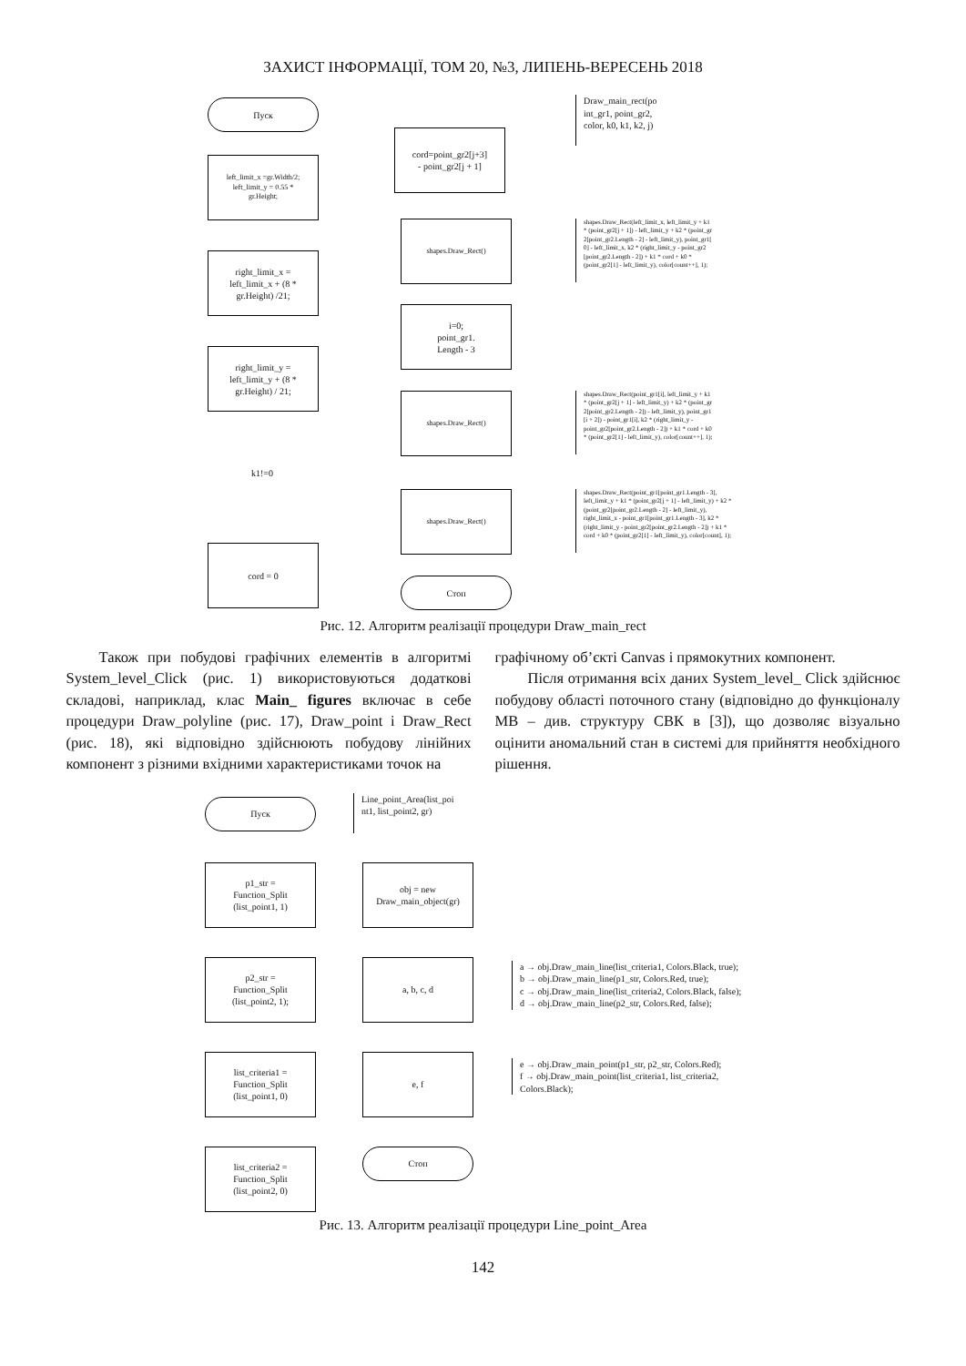ЗАХИСТ ІНФОРМАЦІЇ, ТОМ 20, №3, ЛИПЕНЬ-ВЕРЕСЕНЬ 2018
Пуск
Draw_main_rect(po
int_gr1, point_gr2,
color, k0, k1, k2, j)
left_limit_x =gr.Width/2;
left_limit_y = 0.55 *
gr.Height;
cord=point_gr2[j+3]
- point_gr2[j + 1]
shapes.Draw_Rect()
shapes.Draw_Rect(left_limit_x, left_limit_y + k1
* (point_gr2[j + 1]) - left_limit_y + k2 * (point_gr
2[point_gr2.Length - 2] - left_limit_y), point_gr1[
0] - left_limit_x, k2 * (right_limit_y - point_gr2
[point_gr2.Length - 2]) + k1 * cord + k0 *
(point_gr2[1] - left_limit_y), color[count++], 1);
right_limit_x =
left_limit_x + (8 *
gr.Height) /21;
i=0;
point_gr1.
Length - 3
right_limit_y =
left_limit_y + (8 *
gr.Height) / 21;
shapes.Draw_Rect()
shapes.Draw_Rect(point_gr1[i], left_limit_y + k1
* (point_gr2[j + 1] - left_limit_y) + k2 * (point_gr
2[point_gr2.Length - 2]) - left_limit_y), point_gr1
[i + 2]) - point_gr1[i], k2 * (right_limit_y -
point_gr2[point_gr2.Length - 2]) + k1 * cord + k0
* (point_gr2[1] - left_limit_y), color[count++], 1);
k1!=0
shapes.Draw_Rect()
shapes.Draw_Rect(point_gr1[point_gr1.Length - 3],
left_limit_y + k1 * (point_gr2[j + 1] - left_limit_y) + k2 *
(point_gr2[point_gr2.Length - 2] - left_limit_y),
right_limit_x - point_gr1[point_gr1.Length - 3], k2 *
(right_limit_y - point_gr2[point_gr2.Length - 2]) + k1 *
cord + k0 * (point_gr2[1] - left_limit_y), color[count], 1);
cord = 0
Стоп
Рис. 12. Алгоритм реалізації процедури Draw_main_rect
Також при побудові графічних елементів в алгоритмі System_level_Click (рис. 1) використовуються додаткові складові, наприклад, клас Main_ figures включає в себе процедури Draw_polyline (рис. 17), Draw_point і Draw_Rect (рис. 18), які відповідно здійснюють побудову лінійних компонент з різними вхідними характеристиками точок на
графічному об’єкті Canvas і прямокутних компонент.
Після отримання всіх даних System_level_ Click здійснює побудову області поточного стану (відповідно до функціоналу МВ – див. структуру СВК в [3]), що дозволяє візуально оцінити аномальний стан в системі для прийняття необхідного рішення.
Пуск
Line_point_Area(list_poi
nt1, list_point2, gr)
p1_str =
Function_Split
(list_point1, 1)
obj = new
Draw_main_object(gr)
p2_str =
Function_Split
(list_point2, 1);
a, b, c, d
a → obj.Draw_main_line(list_criteria1, Colors.Black, true);
b → obj.Draw_main_line(p1_str, Colors.Red, true);
c → obj.Draw_main_line(list_criteria2, Colors.Black, false);
d → obj.Draw_main_line(p2_str, Colors.Red, false);
list_criteria1 =
Function_Split
(list_point1, 0)
e, f
e → obj.Draw_main_point(p1_str, p2_str, Colors.Red);
f → obj.Draw_main_point(list_criteria1, list_criteria2,
Colors.Black);
Стоп
list_criteria2 =
Function_Split
(list_point2, 0)
Рис. 13. Алгоритм реалізації процедури Line_point_Area
142